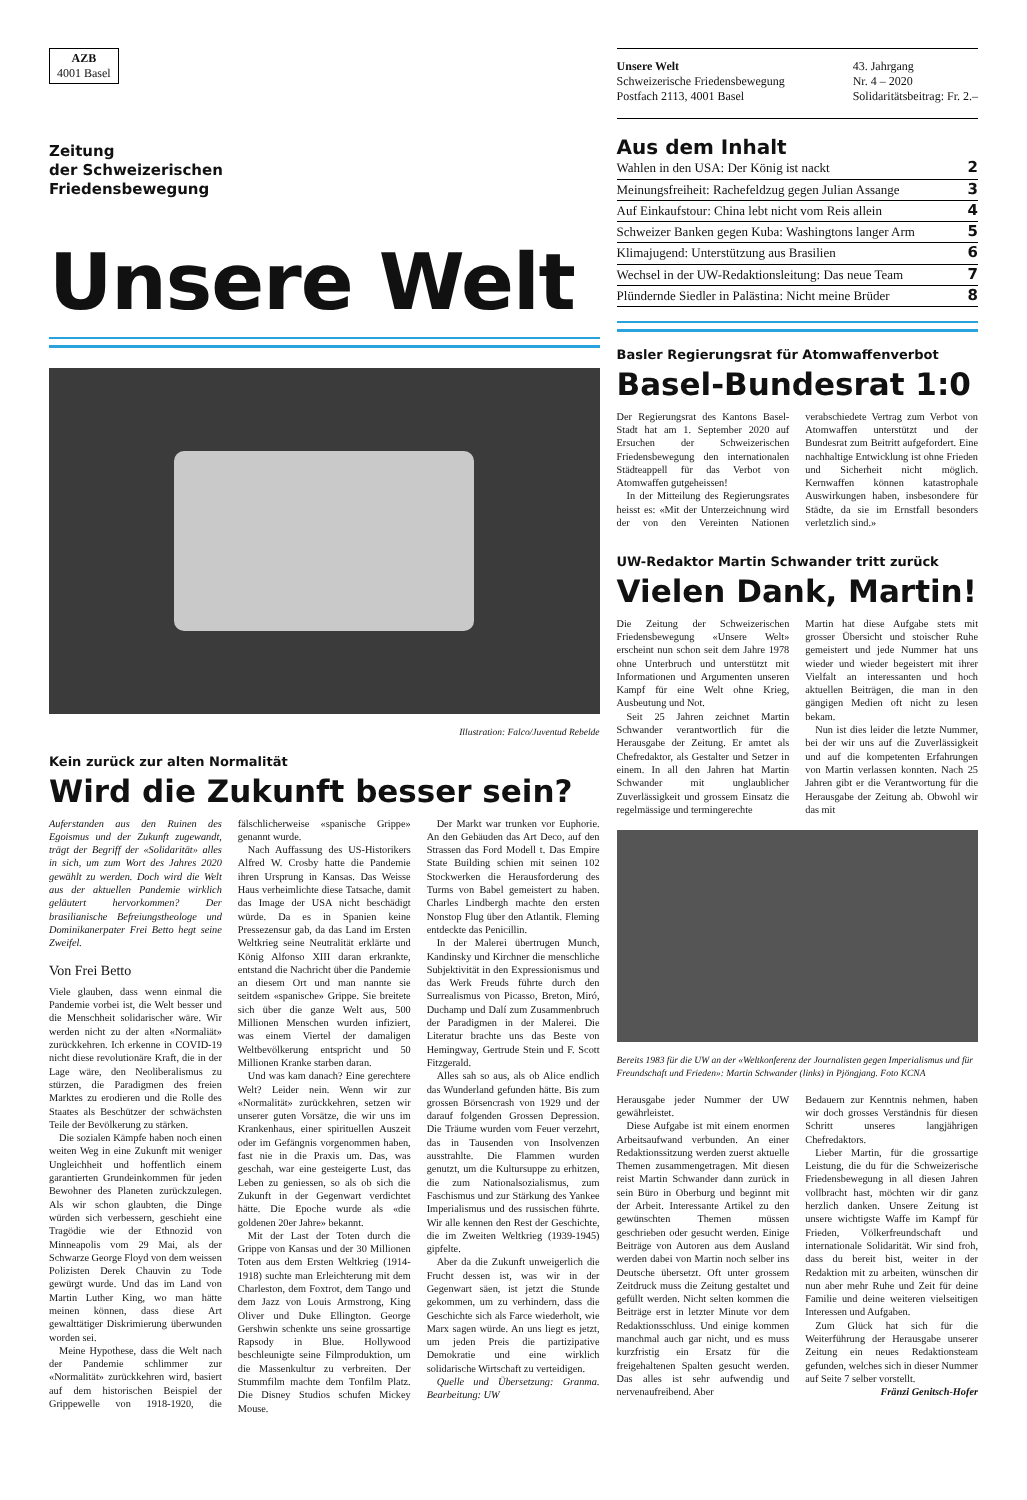AZB
4001 Basel
Zeitung
der Schweizerischen
Friedensbewegung
Unsere Welt
Illustration: Falco/Juventud Rebelde
Kein zurück zur alten Normalität
Wird die Zukunft besser sein?
Auferstanden aus den Ruinen des Egoismus und der Zukunft zugewandt, trägt der Begriff der «Solidarität» alles in sich, um zum Wort des Jahres 2020 gewählt zu werden. Doch wird die Welt aus der aktuellen Pandemie wirklich geläutert hervorkommen? Der brasilianische Befreiungstheologe und Dominikanerpater Frei Betto hegt seine Zweifel.
Von Frei Betto
Viele glauben, dass wenn einmal die Pandemie vorbei ist, die Welt besser und die Menschheit solidarischer wäre. Wir werden nicht zu der alten «Normaliät» zurückkehren. Ich erkenne in COVID-19 nicht diese revolutionäre Kraft, die in der Lage wäre, den Neoliberalismus zu stürzen, die Paradigmen des freien Marktes zu erodieren und die Rolle des Staates als Beschützer der schwächsten Teile der Bevölkerung zu stärken.
Die sozialen Kämpfe haben noch einen weiten Weg in eine Zukunft mit weniger Ungleichheit und hoffentlich einem garantierten Grundeinkommen für jeden Bewohner des Planeten zurückzulegen. Als wir schon glaubten, die Dinge würden sich verbessern, geschieht eine Tragödie wie der Ethnozid von Minneapolis vom 29 Mai, als der Schwarze George Floyd von dem weissen Polizisten Derek Chauvin zu Tode gewürgt wurde. Und das im Land von Martin Luther King, wo man hätte meinen können, dass diese Art gewalttätiger Diskrimierung überwunden worden sei.
Meine Hypothese, dass die Welt nach der Pandemie schlimmer zur «Normalität» zurückkehren wird, basiert auf dem historischen Beispiel der Grippewelle von 1918-1920, die fälschlicherweise «spanische Grippe» genannt wurde.
Nach Auffassung des US-Historikers Alfred W. Crosby hatte die Pandemie ihren Ursprung in Kansas. Das Weisse Haus verheimlichte diese Tatsache, damit das Image der USA nicht beschädigt würde. Da es in Spanien keine Pressezensur gab, da das Land im Ersten Weltkrieg seine Neutralität erklärte und König Alfonso XIII daran erkrankte, entstand die Nachricht über die Pandemie an diesem Ort und man nannte sie seitdem «spanische» Grippe. Sie breitete sich über die ganze Welt aus, 500 Millionen Menschen wurden infiziert, was einem Viertel der damaligen Weltbevölkerung entspricht und 50 Millionen Kranke starben daran.
Und was kam danach? Eine gerechtere Welt? Leider nein. Wenn wir zur «Normalität» zurückkehren, setzen wir unserer guten Vorsätze, die wir uns im Krankenhaus, einer spirituellen Auszeit oder im Gefängnis vorgenommen haben, fast nie in die Praxis um. Das, was geschah, war eine gesteigerte Lust, das Leben zu geniessen, so als ob sich die Zukunft in der Gegenwart verdichtet hätte. Die Epoche wurde als «die goldenen 20er Jahre» bekannt.
Mit der Last der Toten durch die Grippe von Kansas und der 30 Millionen Toten aus dem Ersten Weltkrieg (1914-1918) suchte man Erleichterung mit dem Charleston, dem Foxtrot, dem Tango und dem Jazz von Louis Armstrong, King Oliver und Duke Ellington. George Gershwin schenkte uns seine grossartige Rapsody in Blue. Hollywood beschleunigte seine Filmproduktion, um die Massenkultur zu verbreiten. Der Stummfilm machte dem Tonfilm Platz. Die Disney Studios schufen Mickey Mouse.
Der Markt war trunken vor Euphorie. An den Gebäuden das Art Deco, auf den Strassen das Ford Modell t. Das Empire State Building schien mit seinen 102 Stockwerken die Herausforderung des Turms von Babel gemeistert zu haben. Charles Lindbergh machte den ersten Nonstop Flug über den Atlantik. Fleming entdeckte das Penicillin.
In der Malerei übertrugen Munch, Kandinsky und Kirchner die menschliche Subjektivität in den Expressionismus und das Werk Freuds führte durch den Surrealismus von Picasso, Breton, Miró, Duchamp und Dalí zum Zusammenbruch der Paradigmen in der Malerei. Die Literatur brachte uns das Beste von Hemingway, Gertrude Stein und F. Scott Fitzgerald.
Alles sah so aus, als ob Alice endlich das Wunderland gefunden hätte. Bis zum grossen Börsencrash von 1929 und der darauf folgenden Grossen Depression. Die Träume wurden vom Feuer verzehrt, das in Tausenden von Insolvenzen ausstrahlte. Die Flammen wurden genutzt, um die Kultursuppe zu erhitzen, die zum Nationalsozialismus, zum Faschismus und zur Stärkung des Yankee Imperialismus und des russischen führte. Wir alle kennen den Rest der Geschichte, die im Zweiten Weltkrieg (1939-1945) gipfelte.
Aber da die Zukunft unweigerlich die Frucht dessen ist, was wir in der Gegenwart säen, ist jetzt die Stunde gekommen, um zu verhindern, dass die Geschichte sich als Farce wiederholt, wie Marx sagen würde. An uns liegt es jetzt, um jeden Preis die partizipative Demokratie und eine wirklich solidarische Wirtschaft zu verteidigen.
Quelle und Übersetzung: Granma. Bearbeitung: UW
Unsere Welt
Schweizerische Friedensbewegung
Postfach 2113, 4001 Basel
43. Jahrgang
Nr. 4 – 2020
Solidaritätsbeitrag: Fr. 2.–
Aus dem Inhalt
| Wahlen in den USA: Der König ist nackt | 2 |
| Meinungsfreiheit: Rachefeldzug gegen Julian Assange | 3 |
| Auf Einkaufstour: China lebt nicht vom Reis allein | 4 |
| Schweizer Banken gegen Kuba: Washingtons langer Arm | 5 |
| Klimajugend: Unterstützung aus Brasilien | 6 |
| Wechsel in der UW-Redaktionsleitung: Das neue Team | 7 |
| Plündernde Siedler in Palästina: Nicht meine Brüder | 8 |
Basler Regierungsrat für Atomwaffenverbot
Basel-Bundesrat 1:0
Der Regierungsrat des Kantons Basel-Stadt hat am 1. September 2020 auf Ersuchen der Schweizerischen Friedensbewegung den internationalen Städteappell für das Verbot von Atomwaffen gutgeheissen!
In der Mitteilung des Regierungsrates heisst es: «Mit der Unterzeichnung wird der von den Vereinten Nationen verabschiedete Vertrag zum Verbot von Atomwaffen unterstützt und der Bundesrat zum Beitritt aufgefordert. Eine nachhaltige Entwicklung ist ohne Frieden und Sicherheit nicht möglich. Kernwaffen können katastrophale Auswirkungen haben, insbesondere für Städte, da sie im Ernstfall besonders verletzlich sind.»
UW-Redaktor Martin Schwander tritt zurück
Vielen Dank, Martin!
Die Zeitung der Schweizerischen Friedensbewegung «Unsere Welt» erscheint nun schon seit dem Jahre 1978 ohne Unterbruch und unterstützt mit Informationen und Argumenten unseren Kampf für eine Welt ohne Krieg, Ausbeutung und Not.
Seit 25 Jahren zeichnet Martin Schwander verantwortlich für die Herausgabe der Zeitung. Er amtet als Chefredaktor, als Gestalter und Setzer in einem. In all den Jahren hat Martin Schwander mit unglaublicher Zuverlässigkeit und grossem Einsatz die regelmässige und termingerechte
Martin hat diese Aufgabe stets mit grosser Übersicht und stoischer Ruhe gemeistert und jede Nummer hat uns wieder und wieder begeistert mit ihrer Vielfalt an interessanten und hoch aktuellen Beiträgen, die man in den gängigen Medien oft nicht zu lesen bekam.
Nun ist dies leider die letzte Nummer, bei der wir uns auf die Zuverlässigkeit und auf die kompetenten Erfahrungen von Martin verlassen konnten. Nach 25 Jahren gibt er die Verantwortung für die Herausgabe der Zeitung ab. Obwohl wir das mit
Bereits 1983 für die UW an der «Weltkonferenz der Journalisten gegen Imperialismus und für Freundschaft und Frieden»: Martin Schwander (links) in Pjöngjang. Foto KCNA
Herausgabe jeder Nummer der UW gewährleistet.
Diese Aufgabe ist mit einem enormen Arbeitsaufwand verbunden. An einer Redaktionssitzung werden zuerst aktuelle Themen zusammengetragen. Mit diesen reist Martin Schwander dann zurück in sein Büro in Oberburg und beginnt mit der Arbeit. Interessante Artikel zu den gewünschten Themen müssen geschrieben oder gesucht werden. Einige Beiträge von Autoren aus dem Ausland werden dabei von Martin noch selber ins Deutsche übersetzt. Oft unter grossem Zeitdruck muss die Zeitung gestaltet und gefüllt werden. Nicht selten kommen die Beiträge erst in letzter Minute vor dem Redaktionsschluss. Und einige kommen manchmal auch gar nicht, und es muss kurzfristig ein Ersatz für die freigehaltenen Spalten gesucht werden. Das alles ist sehr aufwendig und nervenaufreibend. Aber
Bedauern zur Kenntnis nehmen, haben wir doch grosses Verständnis für diesen Schritt unseres langjährigen Chefredaktors.
Lieber Martin, für die grossartige Leistung, die du für die Schweizerische Friedensbewegung in all diesen Jahren vollbracht hast, möchten wir dir ganz herzlich danken. Unsere Zeitung ist unsere wichtigste Waffe im Kampf für Frieden, Völkerfreundschaft und internationale Solidarität. Wir sind froh, dass du bereit bist, weiter in der Redaktion mit zu arbeiten, wünschen dir nun aber mehr Ruhe und Zeit für deine Familie und deine weiteren vielseitigen Interessen und Aufgaben.
Zum Glück hat sich für die Weiterführung der Herausgabe unserer Zeitung ein neues Redaktionsteam gefunden, welches sich in dieser Nummer auf Seite 7 selber vorstellt.
Fränzi Genitsch-Hofer